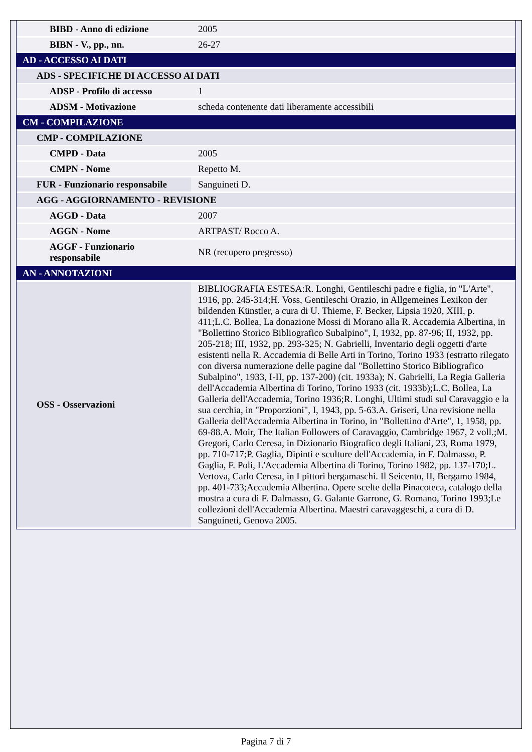| BIBD - Anno di edizione | 2005 |
| BIBN - V., pp., nn. | 26-27 |
| AD - ACCESSO AI DATI | |
| ADS - SPECIFICHE DI ACCESSO AI DATI | |
| ADSP - Profilo di accesso | 1 |
| ADSM - Motivazione | scheda contenente dati liberamente accessibili |
| CM - COMPILAZIONE | |
| CMP - COMPILAZIONE | |
| CMPD - Data | 2005 |
| CMPN - Nome | Repetto M. |
| FUR - Funzionario responsabile | Sanguineti D. |
| AGG - AGGIORNAMENTO - REVISIONE | |
| AGGD - Data | 2007 |
| AGGN - Nome | ARTPAST/ Rocco A. |
| AGGF - Funzionario responsabile | NR (recupero pregresso) |
| AN - ANNOTAZIONI | |
| OSS - Osservazioni | BIBLIOGRAFIA ESTESA:R. Longhi, Gentileschi padre e figlia, in "L'Arte", 1916, pp. 245-314;H. Voss, Gentileschi Orazio, in Allgemeines Lexikon der bildenden Künstler, a cura di U. Thieme, F. Becker, Lipsia 1920, XIII, p. 411;L.C. Bollea, La donazione Mossi di Morano alla R. Accademia Albertina, in "Bollettino Storico Bibliografico Subalpino", I, 1932, pp. 87-96; II, 1932, pp. 205-218; III, 1932, pp. 293-325; N. Gabrielli, Inventario degli oggetti d'arte esistenti nella R. Accademia di Belle Arti in Torino, Torino 1933 (estratto rilegato con diversa numerazione delle pagine dal "Bollettino Storico Bibliografico Subalpino", 1933, I-II, pp. 137-200) (cit. 1933a); N. Gabrielli, La Regia Galleria dell'Accademia Albertina di Torino, Torino 1933 (cit. 1933b);L.C. Bollea, La Galleria dell'Accademia, Torino 1936;R. Longhi, Ultimi studi sul Caravaggio e la sua cerchia, in "Proporzioni", I, 1943, pp. 5-63.A. Griseri, Una revisione nella Galleria dell'Accademia Albertina in Torino, in "Bollettino d'Arte", 1, 1958, pp. 69-88.A. Moir, The Italian Followers of Caravaggio, Cambridge 1967, 2 voll.;M. Gregori, Carlo Ceresa, in Dizionario Biografico degli Italiani, 23, Roma 1979, pp. 710-717;P. Gaglia, Dipinti e sculture dell'Accademia, in F. Dalmasso, P. Gaglia, F. Poli, L'Accademia Albertina di Torino, Torino 1982, pp. 137-170;L. Vertova, Carlo Ceresa, in I pittori bergamaschi. Il Seicento, II, Bergamo 1984, pp. 401-733;Accademia Albertina. Opere scelte della Pinacoteca, catalogo della mostra a cura di F. Dalmasso, G. Galante Garrone, G. Romano, Torino 1993;Le collezioni dell'Accademia Albertina. Maestri caravaggeschi, a cura di D. Sanguineti, Genova 2005. |
Pagina 7 di 7